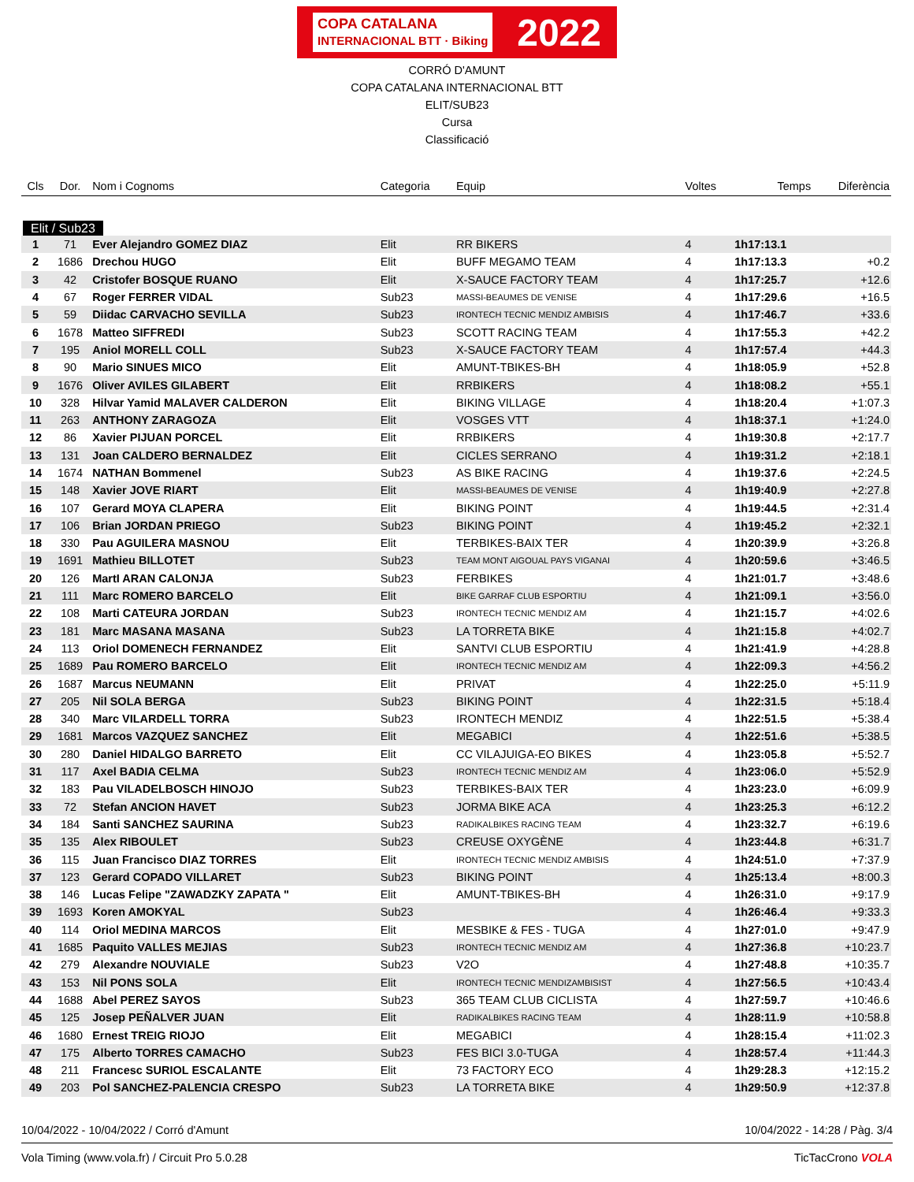COPA CATALANA
INTERNACIONAL BTT · Biking 2022
CORRÓ D'AMUNT
COPA CATALANA INTERNACIONAL BTT
ELIT/SUB23
Cursa
Classificació
| Cls | Dor. | Nom i Cognoms | Categoria | Equip | Voltes | Temps | Diferència |
| --- | --- | --- | --- | --- | --- | --- | --- |
| Elit / Sub23 | | | | | | | |
| 1 | 71 | Ever Alejandro GOMEZ DIAZ | Elit | RR BIKERS | 4 | 1h17:13.1 | |
| 2 | 1686 | Drechou HUGO | Elit | BUFF MEGAMO TEAM | 4 | 1h17:13.3 | +0.2 |
| 3 | 42 | Cristofer BOSQUE RUANO | Elit | X-SAUCE FACTORY TEAM | 4 | 1h17:25.7 | +12.6 |
| 4 | 67 | Roger FERRER VIDAL | Sub23 | MASSI-BEAUMES DE VENISE | 4 | 1h17:29.6 | +16.5 |
| 5 | 59 | Diidac CARVACHO SEVILLA | Sub23 | IRONTECH TECNIC MENDIZ AMBISIS | 4 | 1h17:46.7 | +33.6 |
| 6 | 1678 | Matteo SIFFREDI | Sub23 | SCOTT RACING TEAM | 4 | 1h17:55.3 | +42.2 |
| 7 | 195 | Aniol MORELL COLL | Sub23 | X-SAUCE FACTORY TEAM | 4 | 1h17:57.4 | +44.3 |
| 8 | 90 | Mario SINUES MICO | Elit | AMUNT-TBIKES-BH | 4 | 1h18:05.9 | +52.8 |
| 9 | 1676 | Oliver AVILES GILABERT | Elit | RRBIKERS | 4 | 1h18:08.2 | +55.1 |
| 10 | 328 | Hilvar Yamid MALAVER CALDERON | Elit | BIKING VILLAGE | 4 | 1h18:20.4 | +1:07.3 |
| 11 | 263 | ANTHONY ZARAGOZA | Elit | VOSGES VTT | 4 | 1h18:37.1 | +1:24.0 |
| 12 | 86 | Xavier PIJUAN PORCEL | Elit | RRBIKERS | 4 | 1h19:30.8 | +2:17.7 |
| 13 | 131 | Joan CALDERO BERNALDEZ | Elit | CICLES SERRANO | 4 | 1h19:31.2 | +2:18.1 |
| 14 | 1674 | NATHAN Bommenel | Sub23 | AS BIKE RACING | 4 | 1h19:37.6 | +2:24.5 |
| 15 | 148 | Xavier JOVE RIART | Elit | MASSI-BEAUMES DE VENISE | 4 | 1h19:40.9 | +2:27.8 |
| 16 | 107 | Gerard MOYA CLAPERA | Elit | BIKING POINT | 4 | 1h19:44.5 | +2:31.4 |
| 17 | 106 | Brian JORDAN PRIEGO | Sub23 | BIKING POINT | 4 | 1h19:45.2 | +2:32.1 |
| 18 | 330 | Pau AGUILERA MASNOU | Elit | TERBIKES-BAIX TER | 4 | 1h20:39.9 | +3:26.8 |
| 19 | 1691 | Mathieu BILLOTET | Sub23 | TEAM MONT AIGOUAL PAYS VIGANAI | 4 | 1h20:59.6 | +3:46.5 |
| 20 | 126 | MartI ARAN CALONJA | Sub23 | FERBIKES | 4 | 1h21:01.7 | +3:48.6 |
| 21 | 111 | Marc ROMERO BARCELO | Elit | BIKE GARRAF CLUB ESPORTIU | 4 | 1h21:09.1 | +3:56.0 |
| 22 | 108 | Marti CATEURA JORDAN | Sub23 | IRONTECH TECNIC MENDIZ AM | 4 | 1h21:15.7 | +4:02.6 |
| 23 | 181 | Marc MASANA MASANA | Sub23 | LA TORRETA BIKE | 4 | 1h21:15.8 | +4:02.7 |
| 24 | 113 | Oriol DOMENECH FERNANDEZ | Elit | SANTVI CLUB ESPORTIU | 4 | 1h21:41.9 | +4:28.8 |
| 25 | 1689 | Pau ROMERO BARCELO | Elit | IRONTECH TECNIC MENDIZ AM | 4 | 1h22:09.3 | +4:56.2 |
| 26 | 1687 | Marcus NEUMANN | Elit | PRIVAT | 4 | 1h22:25.0 | +5:11.9 |
| 27 | 205 | Nil SOLA BERGA | Sub23 | BIKING POINT | 4 | 1h22:31.5 | +5:18.4 |
| 28 | 340 | Marc VILARDELL TORRA | Sub23 | IRONTECH MENDIZ | 4 | 1h22:51.5 | +5:38.4 |
| 29 | 1681 | Marcos VAZQUEZ SANCHEZ | Elit | MEGABICI | 4 | 1h22:51.6 | +5:38.5 |
| 30 | 280 | Daniel HIDALGO BARRETO | Elit | CC VILAJUIGA-EO BIKES | 4 | 1h23:05.8 | +5:52.7 |
| 31 | 117 | Axel BADIA CELMA | Sub23 | IRONTECH TECNIC MENDIZ AM | 4 | 1h23:06.0 | +5:52.9 |
| 32 | 183 | Pau VILADELBOSCH HINOJO | Sub23 | TERBIKES-BAIX TER | 4 | 1h23:23.0 | +6:09.9 |
| 33 | 72 | Stefan ANCION HAVET | Sub23 | JORMA BIKE ACA | 4 | 1h23:25.3 | +6:12.2 |
| 34 | 184 | Santi SANCHEZ SAURINA | Sub23 | RADIKALBIKES RACING TEAM | 4 | 1h23:32.7 | +6:19.6 |
| 35 | 135 | Alex RIBOULET | Sub23 | CREUSE OXYGÈNE | 4 | 1h23:44.8 | +6:31.7 |
| 36 | 115 | Juan Francisco DIAZ TORRES | Elit | IRONTECH TECNIC MENDIZ AMBISIS | 4 | 1h24:51.0 | +7:37.9 |
| 37 | 123 | Gerard COPADO VILLARET | Sub23 | BIKING POINT | 4 | 1h25:13.4 | +8:00.3 |
| 38 | 146 | Lucas Felipe "ZAWADZKY ZAPATA " | Elit | AMUNT-TBIKES-BH | 4 | 1h26:31.0 | +9:17.9 |
| 39 | 1693 | Koren AMOKYAL | Sub23 | | 4 | 1h26:46.4 | +9:33.3 |
| 40 | 114 | Oriol MEDINA MARCOS | Elit | MESBIKE & FES - TUGA | 4 | 1h27:01.0 | +9:47.9 |
| 41 | 1685 | Paquito VALLES MEJIAS | Sub23 | IRONTECH TECNIC MENDIZ AM | 4 | 1h27:36.8 | +10:23.7 |
| 42 | 279 | Alexandre NOUVIALE | Sub23 | V2O | 4 | 1h27:48.8 | +10:35.7 |
| 43 | 153 | Nil PONS SOLA | Elit | IRONTECH TECNIC MENDIZAMBISIST | 4 | 1h27:56.5 | +10:43.4 |
| 44 | 1688 | Abel PEREZ SAYOS | Sub23 | 365 TEAM CLUB CICLISTA | 4 | 1h27:59.7 | +10:46.6 |
| 45 | 125 | Josep PEÑALVER JUAN | Elit | RADIKALBIKES RACING TEAM | 4 | 1h28:11.9 | +10:58.8 |
| 46 | 1680 | Ernest TREIG RIOJO | Elit | MEGABICI | 4 | 1h28:15.4 | +11:02.3 |
| 47 | 175 | Alberto TORRES CAMACHO | Sub23 | FES BICI 3.0-TUGA | 4 | 1h28:57.4 | +11:44.3 |
| 48 | 211 | Francesc SURIOL ESCALANTE | Elit | 73 FACTORY ECO | 4 | 1h29:28.3 | +12:15.2 |
| 49 | 203 | Pol SANCHEZ-PALENCIA CRESPO | Sub23 | LA TORRETA BIKE | 4 | 1h29:50.9 | +12:37.8 |
10/04/2022 - 10/04/2022 / Corró d'Amunt 10/04/2022 - 14:28 / Pàg. 3/4
Vola Timing (www.vola.fr) / Circuit Pro 5.0.28 TicTacCrono VOLA